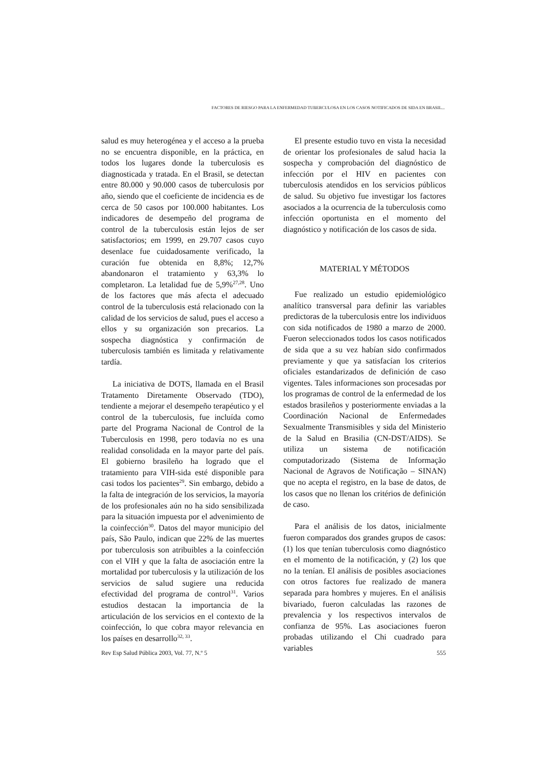FACTORES DE RIESGO PARA LA ENFERMEDAD TUBERCULOSA EN LOS CASOS NOTIFICADOS DE SIDA EN BRASIL...
salud es muy heterogénea y el acceso a la prueba no se encuentra disponible, en la práctica, en todos los lugares donde la tuberculosis es diagnosticada y tratada. En el Brasil, se detectan entre 80.000 y 90.000 casos de tuberculosis por año, siendo que el coeficiente de incidencia es de cerca de 50 casos por 100.000 habitantes. Los indicadores de desempeño del programa de control de la tuberculosis están lejos de ser satisfactorios; em 1999, en 29.707 casos cuyo desenlace fue cuidadosamente verificado, la curación fue obtenida en 8,8%; 12,7% abandonaron el tratamiento y 63,3% lo completaron. La letalidad fue de 5,9%<sup>27,28</sup>. Uno de los factores que más afecta el adecuado control de la tuberculosis está relacionado con la calidad de los servicios de salud, pues el acceso a ellos y su organización son precarios. La sospecha diagnóstica y confirmación de tuberculosis también es limitada y relativamente tardía.
La iniciativa de DOTS, llamada en el Brasil Tratamento Diretamente Observado (TDO), tendiente a mejorar el desempeño terapéutico y el control de la tuberculosis, fue incluída como parte del Programa Nacional de Control de la Tuberculosis en 1998, pero todavía no es una realidad consolidada en la mayor parte del país. El gobierno brasileño ha logrado que el tratamiento para VIH-sida esté disponible para casi todos los pacientes<sup>29</sup>. Sin embargo, debido a la falta de integración de los servicios, la mayoría de los profesionales aún no ha sido sensibilizada para la situación impuesta por el advenimiento de la coinfección<sup>30</sup>. Datos del mayor municipio del país, São Paulo, indican que 22% de las muertes por tuberculosis son atribuibles a la coinfección con el VIH y que la falta de asociación entre la mortalidad por tuberculosis y la utilización de los servicios de salud sugiere una reducida efectividad del programa de control<sup>31</sup>. Varios estudios destacan la importancia de la articulación de los servicios en el contexto de la coinfección, lo que cobra mayor relevancia en los países en desarrollo<sup>32, 33</sup>.
El presente estudio tuvo en vista la necesidad de orientar los profesionales de salud hacia la sospecha y comprobación del diagnóstico de infección por el HIV en pacientes con tuberculosis atendidos en los servicios públicos de salud. Su objetivo fue investigar los factores asociados a la ocurrencia de la tuberculosis como infección oportunista en el momento del diagnóstico y notificación de los casos de sida.
MATERIAL Y MÉTODOS
Fue realizado un estudio epidemiológico analítico transversal para definir las variables predictoras de la tuberculosis entre los individuos con sida notificados de 1980 a marzo de 2000. Fueron seleccionados todos los casos notificados de sida que a su vez habían sido confirmados previamente y que ya satisfacían los criterios oficiales estandarizados de definición de caso vigentes. Tales informaciones son procesadas por los programas de control de la enfermedad de los estados brasileños y posteriormente enviadas a la Coordinación Nacional de Enfermedades Sexualmente Transmisibles y sida del Ministerio de la Salud en Brasilia (CN-DST/AIDS). Se utiliza un sistema de notificación computadorizado (Sistema de Informação Nacional de Agravos de Notificação – SINAN) que no acepta el registro, en la base de datos, de los casos que no llenan los critérios de definición de caso.
Para el análisis de los datos, inicialmente fueron comparados dos grandes grupos de casos: (1) los que tenían tuberculosis como diagnóstico en el momento de la notificación, y (2) los que no la tenían. El análisis de posibles asociaciones con otros factores fue realizado de manera separada para hombres y mujeres. En el análisis bivariado, fueron calculadas las razones de prevalencia y los respectivos intervalos de confianza de 95%. Las asociaciones fueron probadas utilizando el Chi cuadrado para variables
Rev Esp Salud Pública 2003, Vol. 77, N.º 5 555